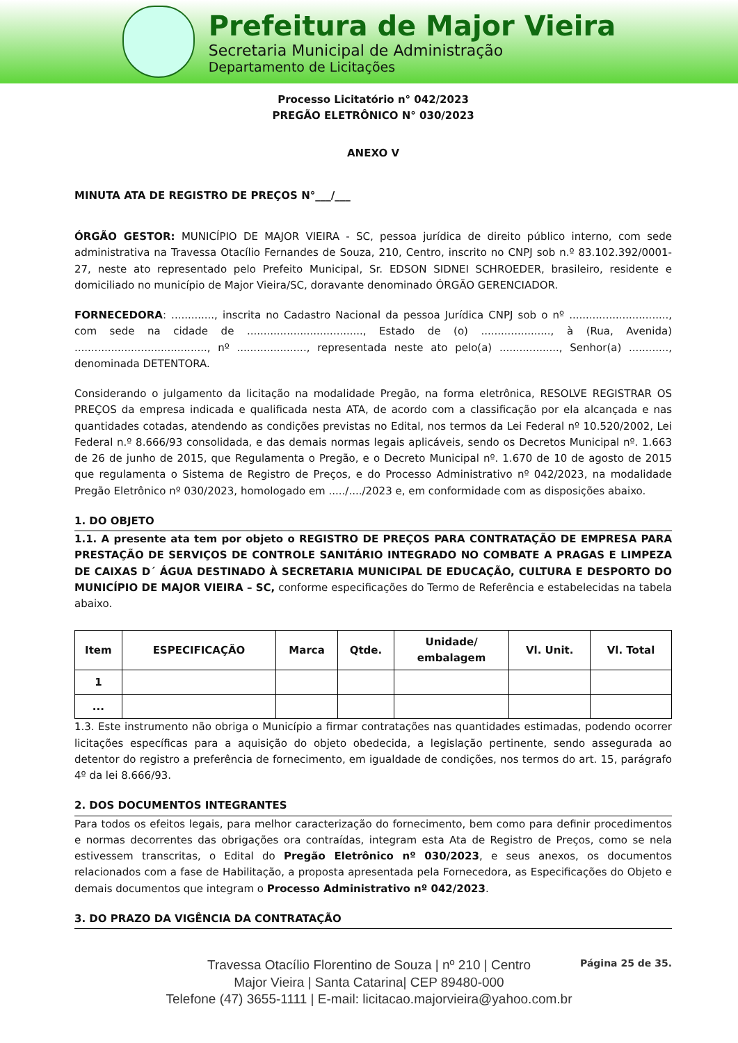Prefeitura de Major Vieira
Secretaria Municipal de Administração
Departamento de Licitações
Processo Licitatório n° 042/2023
PREGÃO ELETRÔNICO N° 030/2023
ANEXO V
MINUTA ATA DE REGISTRO DE PREÇOS N°___/___
ÓRGÃO GESTOR: MUNICÍPIO DE MAJOR VIEIRA - SC, pessoa jurídica de direito público interno, com sede administrativa na Travessa Otacílio Fernandes de Souza, 210, Centro, inscrito no CNPJ sob n.º 83.102.392/0001-27, neste ato representado pelo Prefeito Municipal, Sr. EDSON SIDNEI SCHROEDER, brasileiro, residente e domiciliado no município de Major Vieira/SC, doravante denominado ÓRGÃO GERENCIADOR.
FORNECEDORA: ............., inscrita no Cadastro Nacional da pessoa Jurídica CNPJ sob o nº .............................., com sede na cidade de ..................................., Estado de (o) ....................., à (Rua, Avenida) ........................................, nº ....................., representada neste ato pelo(a) .................., Senhor(a) ............, denominada DETENTORA.
Considerando o julgamento da licitação na modalidade Pregão, na forma eletrônica, RESOLVE REGISTRAR OS PREÇOS da empresa indicada e qualificada nesta ATA, de acordo com a classificação por ela alcançada e nas quantidades cotadas, atendendo as condições previstas no Edital, nos termos da Lei Federal nº 10.520/2002, Lei Federal n.º 8.666/93 consolidada, e das demais normas legais aplicáveis, sendo os Decretos Municipal nº. 1.663 de 26 de junho de 2015, que Regulamenta o Pregão, e o Decreto Municipal nº. 1.670 de 10 de agosto de 2015 que regulamenta o Sistema de Registro de Preços, e do Processo Administrativo nº 042/2023, na modalidade Pregão Eletrônico nº 030/2023, homologado em ...../..../2023 e, em conformidade com as disposições abaixo.
1. DO OBJETO
1.1. A presente ata tem por objeto o REGISTRO DE PREÇOS PARA CONTRATAÇÃO DE EMPRESA PARA PRESTAÇÃO DE SERVIÇOS DE CONTROLE SANITÁRIO INTEGRADO NO COMBATE A PRAGAS E LIMPEZA DE CAIXAS D´ ÁGUA DESTINADO À SECRETARIA MUNICIPAL DE EDUCAÇÃO, CULTURA E DESPORTO DO MUNICÍPIO DE MAJOR VIEIRA – SC, conforme especificações do Termo de Referência e estabelecidas na tabela abaixo.
| Item | ESPECIFICAÇÃO | Marca | Qtde. | Unidade/ embalagem | Vl. Unit. | Vl. Total |
| --- | --- | --- | --- | --- | --- | --- |
| 1 | | | | | | |
| ... | | | | | | |
1.3. Este instrumento não obriga o Município a firmar contratações nas quantidades estimadas, podendo ocorrer licitações específicas para a aquisição do objeto obedecida, a legislação pertinente, sendo assegurada ao detentor do registro a preferência de fornecimento, em igualdade de condições, nos termos do art. 15, parágrafo 4º da lei 8.666/93.
2. DOS DOCUMENTOS INTEGRANTES
Para todos os efeitos legais, para melhor caracterização do fornecimento, bem como para definir procedimentos e normas decorrentes das obrigações ora contraídas, integram esta Ata de Registro de Preços, como se nela estivessem transcritas, o Edital do Pregão Eletrônico nº 030/2023, e seus anexos, os documentos relacionados com a fase de Habilitação, a proposta apresentada pela Fornecedora, as Especificações do Objeto e demais documentos que integram o Processo Administrativo nº 042/2023.
3. DO PRAZO DA VIGÊNCIA DA CONTRATAÇÃO
Travessa Otacílio Florentino de Souza | nº 210 | Centro
Major Vieira | Santa Catarina| CEP 89480-000
Telefone (47) 3655-1111 | E-mail: licitacao.majorvieira@yahoo.com.br
Página 25 de 35.